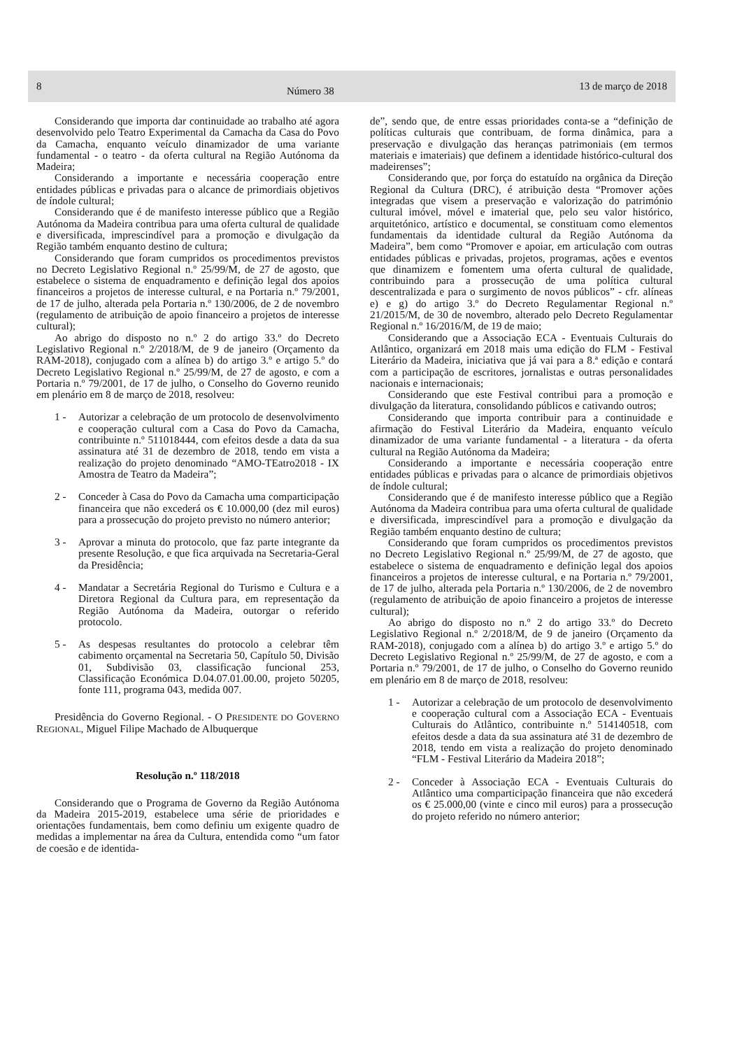8 Número 38 13 de março de 2018
Considerando que importa dar continuidade ao trabalho até agora desenvolvido pelo Teatro Experimental da Camacha da Casa do Povo da Camacha, enquanto veículo dinamizador de uma variante fundamental - o teatro - da oferta cultural na Região Autónoma da Madeira;
Considerando a importante e necessária cooperação entre entidades públicas e privadas para o alcance de primordiais objetivos de índole cultural;
Considerando que é de manifesto interesse público que a Região Autónoma da Madeira contribua para uma oferta cultural de qualidade e diversificada, imprescindível para a promoção e divulgação da Região também enquanto destino de cultura;
Considerando que foram cumpridos os procedimentos previstos no Decreto Legislativo Regional n.º 25/99/M, de 27 de agosto, que estabelece o sistema de enquadramento e definição legal dos apoios financeiros a projetos de interesse cultural, e na Portaria n.º 79/2001, de 17 de julho, alterada pela Portaria n.º 130/2006, de 2 de novembro (regulamento de atribuição de apoio financeiro a projetos de interesse cultural);
Ao abrigo do disposto no n.º 2 do artigo 33.º do Decreto Legislativo Regional n.º 2/2018/M, de 9 de janeiro (Orçamento da RAM-2018), conjugado com a alínea b) do artigo 3.º e artigo 5.º do Decreto Legislativo Regional n.º 25/99/M, de 27 de agosto, e com a Portaria n.º 79/2001, de 17 de julho, o Conselho do Governo reunido em plenário em 8 de março de 2018, resolveu:
1 - Autorizar a celebração de um protocolo de desenvolvimento e cooperação cultural com a Casa do Povo da Camacha, contribuinte n.º 511018444, com efeitos desde a data da sua assinatura até 31 de dezembro de 2018, tendo em vista a realização do projeto denominado “AMO-TEatro2018 - IX Amostra de Teatro da Madeira”;
2 - Conceder à Casa do Povo da Camacha uma comparticipação financeira que não excederá os € 10.000,00 (dez mil euros) para a prossecução do projeto previsto no número anterior;
3 - Aprovar a minuta do protocolo, que faz parte integrante da presente Resolução, e que fica arquivada na Secretaria-Geral da Presidência;
4 - Mandatar a Secretária Regional do Turismo e Cultura e a Diretora Regional da Cultura para, em representação da Região Autónoma da Madeira, outorgar o referido protocolo.
5 - As despesas resultantes do protocolo a celebrar têm cabimento orçamental na Secretaria 50, Capítulo 50, Divisão 01, Subdivisão 03, classificação funcional 253, Classificação Económica D.04.07.01.00.00, projeto 50205, fonte 111, programa 043, medida 007.
Presidência do Governo Regional. - O PRESIDENTE DO GOVERNO REGIONAL, Miguel Filipe Machado de Albuquerque
Resolução n.º 118/2018
Considerando que o Programa de Governo da Região Autónoma da Madeira 2015-2019, estabelece uma série de prioridades e orientações fundamentais, bem como definiu um exigente quadro de medidas a implementar na área da Cultura, entendida como “um fator de coesão e de identida-
de”, sendo que, de entre essas prioridades conta-se a “definição de políticas culturais que contribuam, de forma dinâmica, para a preservação e divulgação das heranças patrimoniais (em termos materiais e imateriais) que definem a identidade histórico-cultural dos madeirenses”;
Considerando que, por força do estatuído na orgânica da Direção Regional da Cultura (DRC), é atribuição desta “Promover ações integradas que visem a preservação e valorização do património cultural imóvel, móvel e imaterial que, pelo seu valor histórico, arquitetónico, artístico e documental, se constituam como elementos fundamentais da identidade cultural da Região Autónoma da Madeira”, bem como “Promover e apoiar, em articulação com outras entidades públicas e privadas, projetos, programas, ações e eventos que dinamizem e fomentem uma oferta cultural de qualidade, contribuindo para a prossecução de uma política cultural descentralizada e para o surgimento de novos públicos” - cfr. alíneas e) e g) do artigo 3.º do Decreto Regulamentar Regional n.º 21/2015/M, de 30 de novembro, alterado pelo Decreto Regulamentar Regional n.º 16/2016/M, de 19 de maio;
Considerando que a Associação ECA - Eventuais Culturais do Atlântico, organizará em 2018 mais uma edição do FLM - Festival Literário da Madeira, iniciativa que já vai para a 8.ª edição e contará com a participação de escritores, jornalistas e outras personalidades nacionais e internacionais;
Considerando que este Festival contribui para a promoção e divulgação da literatura, consolidando públicos e cativando outros;
Considerando que importa contribuir para a continuidade e afirmação do Festival Literário da Madeira, enquanto veículo dinamizador de uma variante fundamental - a literatura - da oferta cultural na Região Autónoma da Madeira;
Considerando a importante e necessária cooperação entre entidades públicas e privadas para o alcance de primordiais objetivos de índole cultural;
Considerando que é de manifesto interesse público que a Região Autónoma da Madeira contribua para uma oferta cultural de qualidade e diversificada, imprescindível para a promoção e divulgação da Região também enquanto destino de cultura;
Considerando que foram cumpridos os procedimentos previstos no Decreto Legislativo Regional n.º 25/99/M, de 27 de agosto, que estabelece o sistema de enquadramento e definição legal dos apoios financeiros a projetos de interesse cultural, e na Portaria n.º 79/2001, de 17 de julho, alterada pela Portaria n.º 130/2006, de 2 de novembro (regulamento de atribuição de apoio financeiro a projetos de interesse cultural);
Ao abrigo do disposto no n.º 2 do artigo 33.º do Decreto Legislativo Regional n.º 2/2018/M, de 9 de janeiro (Orçamento da RAM-2018), conjugado com a alínea b) do artigo 3.º e artigo 5.º do Decreto Legislativo Regional n.º 25/99/M, de 27 de agosto, e com a Portaria n.º 79/2001, de 17 de julho, o Conselho do Governo reunido em plenário em 8 de março de 2018, resolveu:
1 - Autorizar a celebração de um protocolo de desenvolvimento e cooperação cultural com a Associação ECA - Eventuais Culturais do Atlântico, contribuinte n.º 514140518, com efeitos desde a data da sua assinatura até 31 de dezembro de 2018, tendo em vista a realização do projeto denominado “FLM - Festival Literário da Madeira 2018”;
2 - Conceder à Associação ECA - Eventuais Culturais do Atlântico uma comparticipação financeira que não excederá os € 25.000,00 (vinte e cinco mil euros) para a prossecução do projeto referido no número anterior;